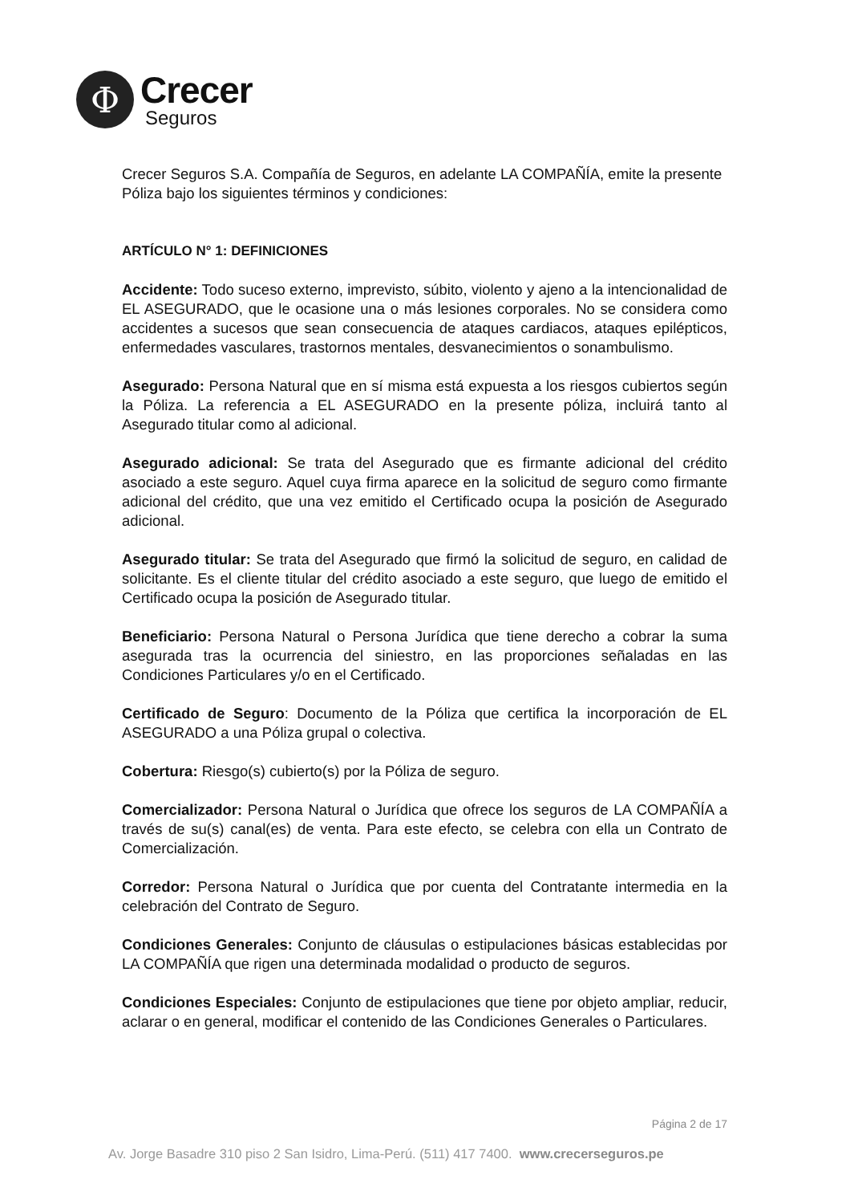Φ
Crecer
Seguros
Crecer Seguros S.A. Compañía de Seguros, en adelante LA COMPAÑÍA, emite la presente Póliza bajo los siguientes términos y condiciones:
ARTÍCULO N° 1: DEFINICIONES
Accidente: Todo suceso externo, imprevisto, súbito, violento y ajeno a la intencionalidad de EL ASEGURADO, que le ocasione una o más lesiones corporales. No se considera como accidentes a sucesos que sean consecuencia de ataques cardiacos, ataques epilépticos, enfermedades vasculares, trastornos mentales, desvanecimientos o sonambulismo.
Asegurado: Persona Natural que en sí misma está expuesta a los riesgos cubiertos según la Póliza. La referencia a EL ASEGURADO en la presente póliza, incluirá tanto al Asegurado titular como al adicional.
Asegurado adicional: Se trata del Asegurado que es firmante adicional del crédito asociado a este seguro. Aquel cuya firma aparece en la solicitud de seguro como firmante adicional del crédito, que una vez emitido el Certificado ocupa la posición de Asegurado adicional.
Asegurado titular: Se trata del Asegurado que firmó la solicitud de seguro, en calidad de solicitante. Es el cliente titular del crédito asociado a este seguro, que luego de emitido el Certificado ocupa la posición de Asegurado titular.
Beneficiario: Persona Natural o Persona Jurídica que tiene derecho a cobrar la suma asegurada tras la ocurrencia del siniestro, en las proporciones señaladas en las Condiciones Particulares y/o en el Certificado.
Certificado de Seguro: Documento de la Póliza que certifica la incorporación de EL ASEGURADO a una Póliza grupal o colectiva.
Cobertura: Riesgo(s) cubierto(s) por la Póliza de seguro.
Comercializador: Persona Natural o Jurídica que ofrece los seguros de LA COMPAÑÍA a través de su(s) canal(es) de venta. Para este efecto, se celebra con ella un Contrato de Comercialización.
Corredor: Persona Natural o Jurídica que por cuenta del Contratante intermedia en la celebración del Contrato de Seguro.
Condiciones Generales: Conjunto de cláusulas o estipulaciones básicas establecidas por LA COMPAÑÍA que rigen una determinada modalidad o producto de seguros.
Condiciones Especiales: Conjunto de estipulaciones que tiene por objeto ampliar, reducir, aclarar o en general, modificar el contenido de las Condiciones Generales o Particulares.
Página 2 de 17
Av. Jorge Basadre 310 piso 2 San Isidro, Lima-Perú. (511) 417 7400. www.crecerseguros.pe